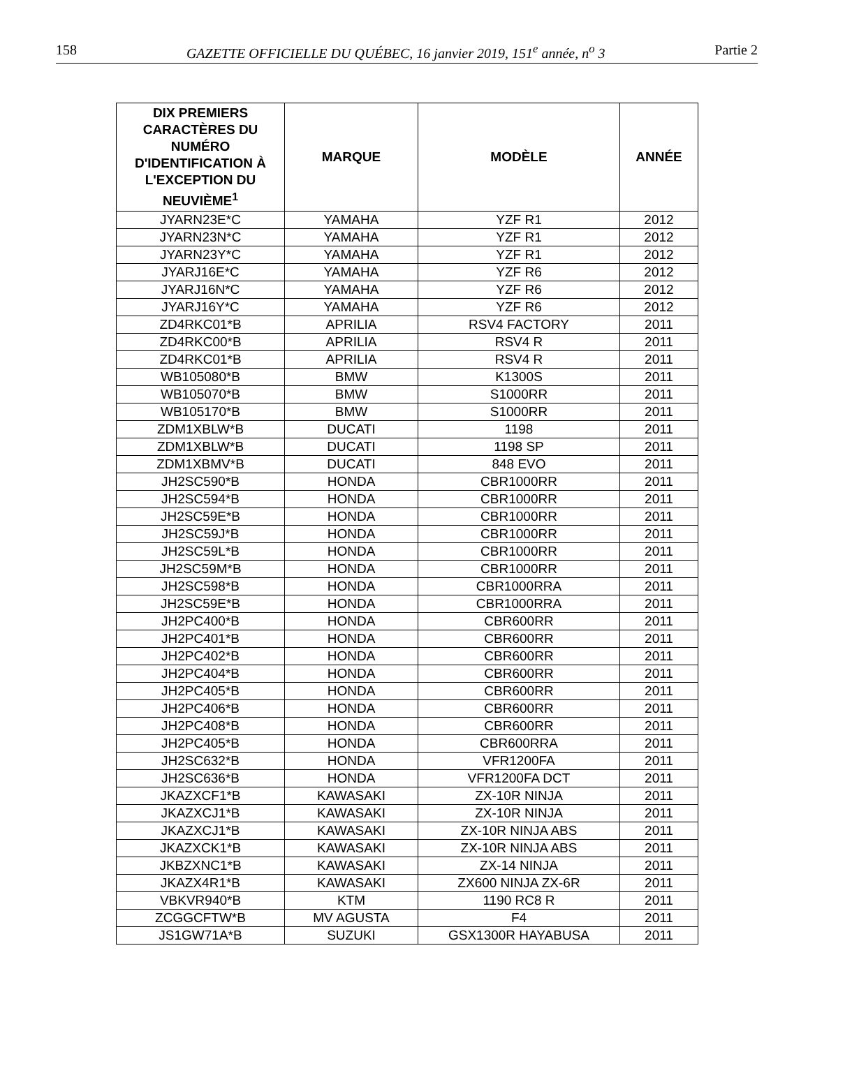158 GAZETTE OFFICIELLE DU QUÉBEC, 16 janvier 2019, 151<sup>e</sup> année, n<sup>o</sup> 3 Partie 2
| DIX PREMIERS CARACTÈRES DU NUMÉRO D'IDENTIFICATION À L'EXCEPTION DU NEUVIÈME<sup>1</sup> | MARQUE | MODÈLE | ANNÉE |
| --- | --- | --- | --- |
| JYARN23E*C | YAMAHA | YZF R1 | 2012 |
| JYARN23N*C | YAMAHA | YZF R1 | 2012 |
| JYARN23Y*C | YAMAHA | YZF R1 | 2012 |
| JYARJ16E*C | YAMAHA | YZF R6 | 2012 |
| JYARJ16N*C | YAMAHA | YZF R6 | 2012 |
| JYARJ16Y*C | YAMAHA | YZF R6 | 2012 |
| ZD4RKC01*B | APRILIA | RSV4 FACTORY | 2011 |
| ZD4RKC00*B | APRILIA | RSV4 R | 2011 |
| ZD4RKC01*B | APRILIA | RSV4 R | 2011 |
| WB105080*B | BMW | K1300S | 2011 |
| WB105070*B | BMW | S1000RR | 2011 |
| WB105170*B | BMW | S1000RR | 2011 |
| ZDM1XBLW*B | DUCATI | 1198 | 2011 |
| ZDM1XBLW*B | DUCATI | 1198 SP | 2011 |
| ZDM1XBMV*B | DUCATI | 848 EVO | 2011 |
| JH2SC590*B | HONDA | CBR1000RR | 2011 |
| JH2SC594*B | HONDA | CBR1000RR | 2011 |
| JH2SC59E*B | HONDA | CBR1000RR | 2011 |
| JH2SC59J*B | HONDA | CBR1000RR | 2011 |
| JH2SC59L*B | HONDA | CBR1000RR | 2011 |
| JH2SC59M*B | HONDA | CBR1000RR | 2011 |
| JH2SC598*B | HONDA | CBR1000RRA | 2011 |
| JH2SC59E*B | HONDA | CBR1000RRA | 2011 |
| JH2PC400*B | HONDA | CBR600RR | 2011 |
| JH2PC401*B | HONDA | CBR600RR | 2011 |
| JH2PC402*B | HONDA | CBR600RR | 2011 |
| JH2PC404*B | HONDA | CBR600RR | 2011 |
| JH2PC405*B | HONDA | CBR600RR | 2011 |
| JH2PC406*B | HONDA | CBR600RR | 2011 |
| JH2PC408*B | HONDA | CBR600RR | 2011 |
| JH2PC405*B | HONDA | CBR600RRA | 2011 |
| JH2SC632*B | HONDA | VFR1200FA | 2011 |
| JH2SC636*B | HONDA | VFR1200FA DCT | 2011 |
| JKAZXCF1*B | KAWASAKI | ZX-10R NINJA | 2011 |
| JKAZXCJ1*B | KAWASAKI | ZX-10R NINJA | 2011 |
| JKAZXCJ1*B | KAWASAKI | ZX-10R NINJA ABS | 2011 |
| JKAZXCK1*B | KAWASAKI | ZX-10R NINJA ABS | 2011 |
| JKBZXNC1*B | KAWASAKI | ZX-14 NINJA | 2011 |
| JKAZX4R1*B | KAWASAKI | ZX600 NINJA ZX-6R | 2011 |
| VBKVR940*B | KTM | 1190 RC8 R | 2011 |
| ZCGGCFTW*B | MV AGUSTA | F4 | 2011 |
| JS1GW71A*B | SUZUKI | GSX1300R HAYABUSA | 2011 |